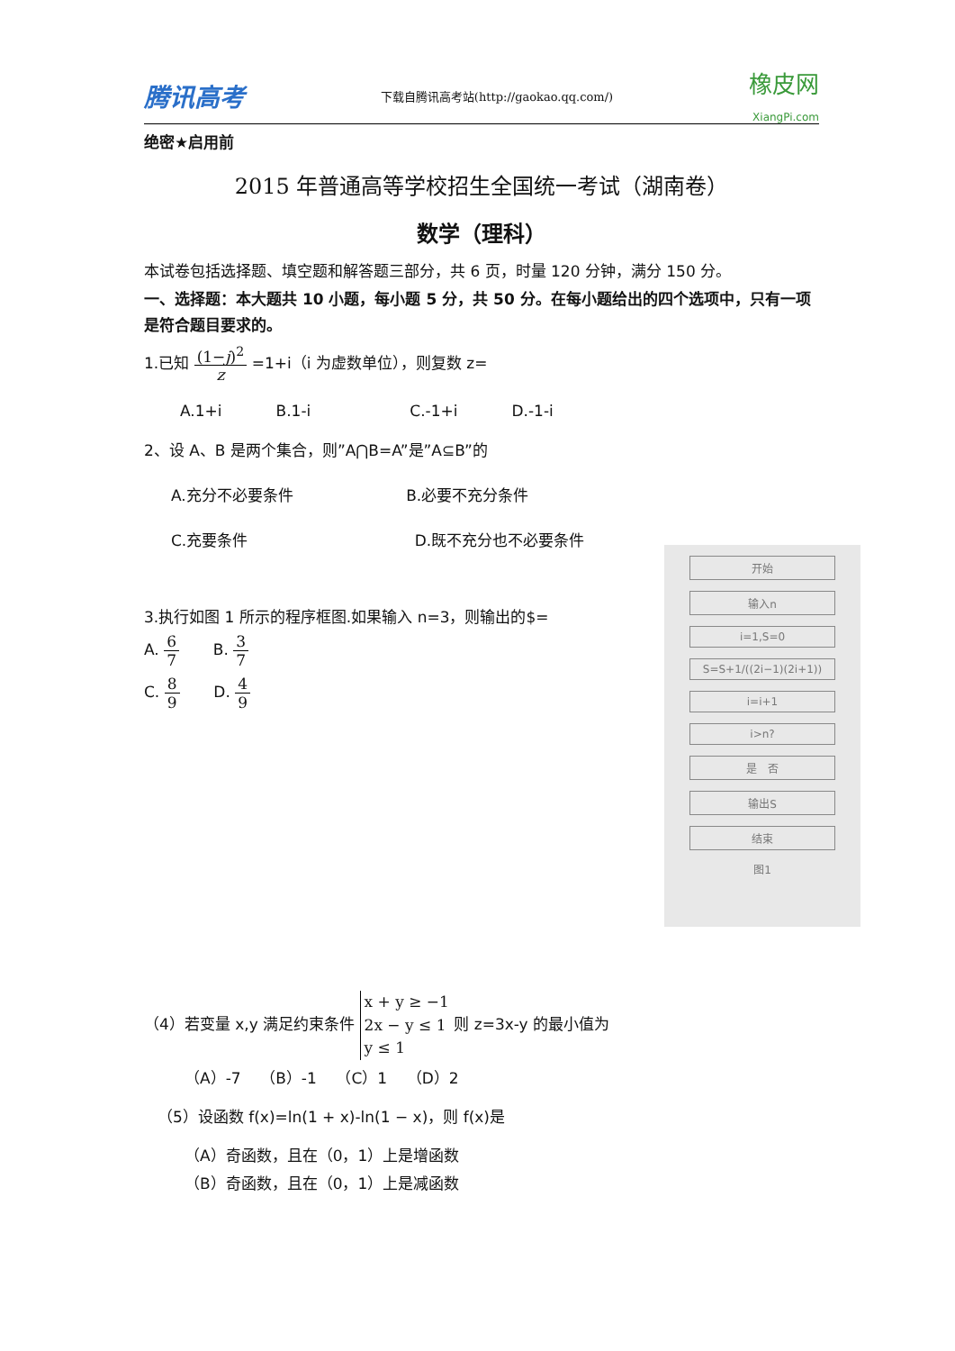腾讯高考 下载自腾讯高考站(http://gaokao.qq.com/) 橡皮网
XiangPi.com
绝密★启用前
2015 年普通高等学校招生全国统一考试（湖南卷）
数学（理科）
本试卷包括选择题、填空题和解答题三部分，共 6 页，时量 120 分钟，满分 150 分。
一、选择题：本大题共 10 小题，每小题 5 分，共 50 分。在每小题给出的四个选项中，只有一项是符合题目要求的。
1.已知 (1−j)<sup>2</sup> z =1+i（i 为虚数单位），则复数 z=
A.1+i B.1-i C.-1+i D.-1-i
2、设 A、B 是两个集合，则”A⋂B=A”是”A⊆B”的
A.充分不必要条件 B.必要不充分条件
C.充要条件 D.既不充分也不必要条件
3.执行如图 1 所示的程序框图.如果输入 n=3，则输出的$=
A. 6 7 B. 3 7
C. 8 9 D. 4 9
（4）若变量 x,y 满足约束条件 x + y ≥ −1
2x − y ≤ 1
y ≤ 1 则 z=3x-y 的最小值为
（A）-7 （B）-1 （C）1 （D）2
（5）设函数 f(x)=ln(1 + x)-ln(1 − x)，则 f(x)是
（A）奇函数，且在（0，1）上是增函数
（B）奇函数，且在（0，1）上是减函数
开始
输入n
i=1,S=0
S=S+1/((2i−1)(2i+1))
i=i+1
i>n?
是 否
输出S
结束
图1